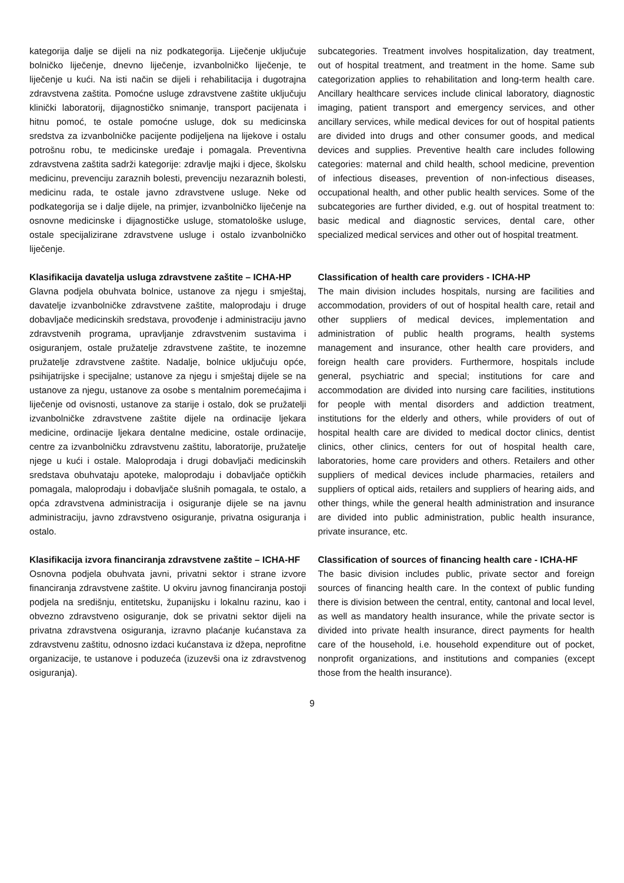kategorija dalje se dijeli na niz podkategorija. Liječenje uključuje bolničko liječenje, dnevno liječenje, izvanbolničko liječenje, te liječenje u kući. Na isti način se dijeli i rehabilitacija i dugotrajna zdravstvena zaštita. Pomoćne usluge zdravstvene zaštite uključuju klinički laboratorij, dijagnostičko snimanje, transport pacijenata i hitnu pomoć, te ostale pomoćne usluge, dok su medicinska sredstva za izvanbolničke pacijente podijeljena na lijekove i ostalu potrošnu robu, te medicinske uređaje i pomagala. Preventivna zdravstvena zaštita sadrži kategorije: zdravlje majki i djece, školsku medicinu, prevenciju zaraznih bolesti, prevenciju nezaraznih bolesti, medicinu rada, te ostale javno zdravstvene usluge. Neke od podkategorija se i dalje dijele, na primjer, izvanbolničko liječenje na osnovne medicinske i dijagnostičke usluge, stomatološke usluge, ostale specijalizirane zdravstvene usluge i ostalo izvanbolničko liječenje.
subcategories. Treatment involves hospitalization, day treatment, out of hospital treatment, and treatment in the home. Same sub categorization applies to rehabilitation and long-term health care. Ancillary healthcare services include clinical laboratory, diagnostic imaging, patient transport and emergency services, and other ancillary services, while medical devices for out of hospital patients are divided into drugs and other consumer goods, and medical devices and supplies. Preventive health care includes following categories: maternal and child health, school medicine, prevention of infectious diseases, prevention of non-infectious diseases, occupational health, and other public health services. Some of the subcategories are further divided, e.g. out of hospital treatment to: basic medical and diagnostic services, dental care, other specialized medical services and other out of hospital treatment.
Klasifikacija davatelja usluga zdravstvene zaštite – ICHA-HP
Glavna podjela obuhvata bolnice, ustanove za njegu i smještaj, davatelje izvanbolničke zdravstvene zaštite, maloprodaju i druge dobavljače medicinskih sredstava, provođenje i administraciju javno zdravstvenih programa, upravljanje zdravstvenim sustavima i osiguranjem, ostale pružatelje zdravstvene zaštite, te inozemne pružatelje zdravstvene zaštite. Nadalje, bolnice uključuju opće, psihijatrijske i specijalne; ustanove za njegu i smještaj dijele se na ustanove za njegu, ustanove za osobe s mentalnim poremećajima i liječenje od ovisnosti, ustanove za starije i ostalo, dok se pružatelji izvanbolničke zdravstvene zaštite dijele na ordinacije ljekara medicine, ordinacije ljekara dentalne medicine, ostale ordinacije, centre za izvanbolničku zdravstvenu zaštitu, laboratorije, pružatelje njege u kući i ostale. Maloprodaja i drugi dobavljači medicinskih sredstava obuhvataju apoteke, maloprodaju i dobavljače optičkih pomagala, maloprodaju i dobavljače slušnih pomagala, te ostalo, a opća zdravstvena administracija i osiguranje dijele se na javnu administraciju, javno zdravstveno osiguranje, privatna osiguranja i ostalo.
Classification of health care providers - ICHA-HP
The main division includes hospitals, nursing are facilities and accommodation, providers of out of hospital health care, retail and other suppliers of medical devices, implementation and administration of public health programs, health systems management and insurance, other health care providers, and foreign health care providers. Furthermore, hospitals include general, psychiatric and special; institutions for care and accommodation are divided into nursing care facilities, institutions for people with mental disorders and addiction treatment, institutions for the elderly and others, while providers of out of hospital health care are divided to medical doctor clinics, dentist clinics, other clinics, centers for out of hospital health care, laboratories, home care providers and others. Retailers and other suppliers of medical devices include pharmacies, retailers and suppliers of optical aids, retailers and suppliers of hearing aids, and other things, while the general health administration and insurance are divided into public administration, public health insurance, private insurance, etc.
Klasifikacija izvora financiranja zdravstvene zaštite – ICHA-HF
Osnovna podjela obuhvata javni, privatni sektor i strane izvore financiranja zdravstvene zaštite. U okviru javnog financiranja postoji podjela na središnju, entitetsku, županijsku i lokalnu razinu, kao i obvezno zdravstveno osiguranje, dok se privatni sektor dijeli na privatna zdravstvena osiguranja, izravno plaćanje kućanstava za zdravstvenu zaštitu, odnosno izdaci kućanstava iz džepa, neprofitne organizacije, te ustanove i poduzeća (izuzevši ona iz zdravstvenog osiguranja).
Classification of sources of financing health care - ICHA-HF
The basic division includes public, private sector and foreign sources of financing health care. In the context of public funding there is division between the central, entity, cantonal and local level, as well as mandatory health insurance, while the private sector is divided into private health insurance, direct payments for health care of the household, i.e. household expenditure out of pocket, nonprofit organizations, and institutions and companies (except those from the health insurance).
9